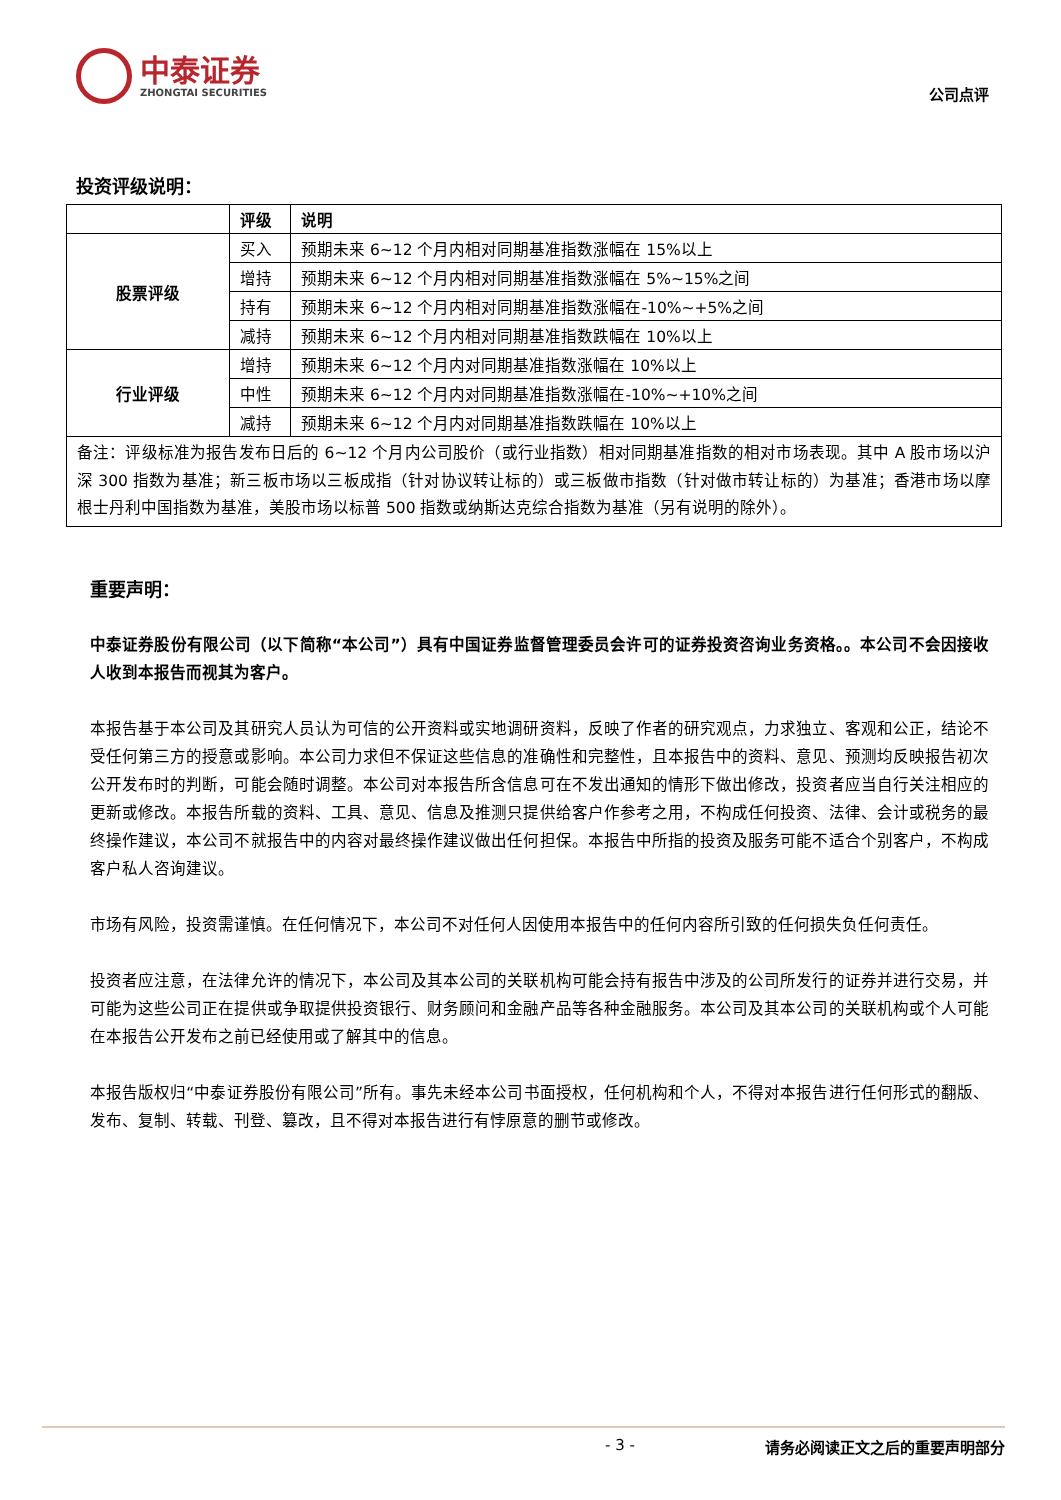中泰证券
ZHONGTAI SECURITIES
公司点评
投资评级说明：
| | 评级 | 说明 |
| --- | --- | --- |
| 股票评级 | 买入 | 预期未来 6~12 个月内相对同期基准指数涨幅在 15%以上 |
| | 增持 | 预期未来 6~12 个月内相对同期基准指数涨幅在 5%~15%之间 |
| | 持有 | 预期未来 6~12 个月内相对同期基准指数涨幅在-10%~+5%之间 |
| | 减持 | 预期未来 6~12 个月内相对同期基准指数跌幅在 10%以上 |
| 行业评级 | 增持 | 预期未来 6~12 个月内对同期基准指数涨幅在 10%以上 |
| | 中性 | 预期未来 6~12 个月内对同期基准指数涨幅在-10%~+10%之间 |
| | 减持 | 预期未来 6~12 个月内对同期基准指数跌幅在 10%以上 |
| 备注：评级标准为报告发布日后的 6~12 个月内公司股价（或行业指数）相对同期基准指数的相对市场表现。其中 A 股市场以沪深 300 指数为基准；新三板市场以三板成指（针对协议转让标的）或三板做市指数（针对做市转让标的）为基准；香港市场以摩根士丹利中国指数为基准，美股市场以标普 500 指数或纳斯达克综合指数为基准（另有说明的除外）。 | | |
重要声明：
中泰证券股份有限公司（以下简称“本公司”）具有中国证券监督管理委员会许可的证券投资咨询业务资格。。本公司不会因接收人收到本报告而视其为客户。
本报告基于本公司及其研究人员认为可信的公开资料或实地调研资料，反映了作者的研究观点，力求独立、客观和公正，结论不受任何第三方的授意或影响。本公司力求但不保证这些信息的准确性和完整性，且本报告中的资料、意见、预测均反映报告初次公开发布时的判断，可能会随时调整。本公司对本报告所含信息可在不发出通知的情形下做出修改，投资者应当自行关注相应的更新或修改。本报告所载的资料、工具、意见、信息及推测只提供给客户作参考之用，不构成任何投资、法律、会计或税务的最终操作建议，本公司不就报告中的内容对最终操作建议做出任何担保。本报告中所指的投资及服务可能不适合个别客户，不构成客户私人咨询建议。
市场有风险，投资需谨慎。在任何情况下，本公司不对任何人因使用本报告中的任何内容所引致的任何损失负任何责任。
投资者应注意，在法律允许的情况下，本公司及其本公司的关联机构可能会持有报告中涉及的公司所发行的证券并进行交易，并可能为这些公司正在提供或争取提供投资银行、财务顾问和金融产品等各种金融服务。本公司及其本公司的关联机构或个人可能在本报告公开发布之前已经使用或了解其中的信息。
本报告版权归“中泰证券股份有限公司”所有。事先未经本公司书面授权，任何机构和个人，不得对本报告进行任何形式的翻版、发布、复制、转载、刊登、篡改，且不得对本报告进行有悖原意的删节或修改。
- 3 - 请务必阅读正文之后的重要声明部分